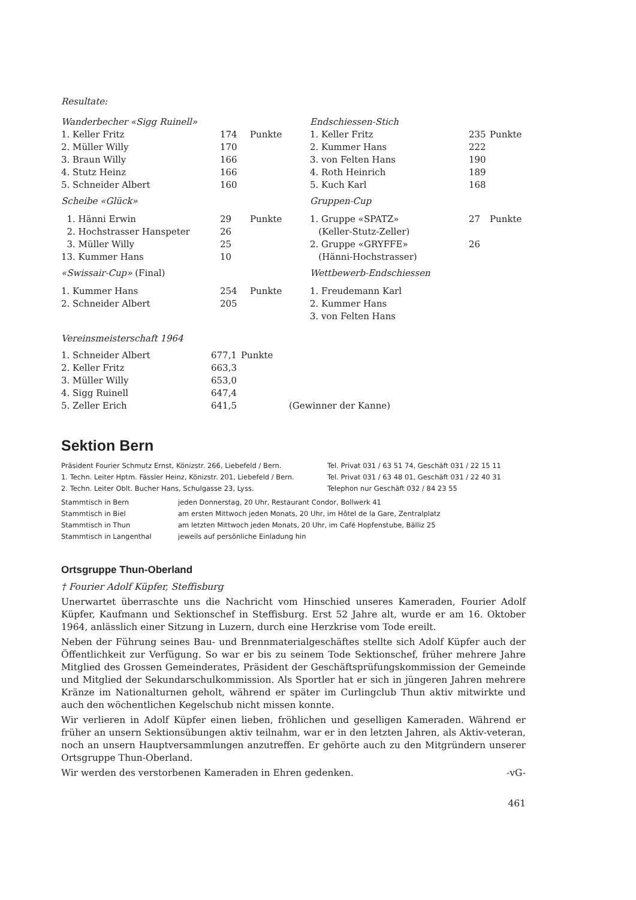Resultate:
| Wanderbecher «Sigg Ruinell» | | | Endschiessen-Stich | | |
| 1. Keller Fritz | 174 | Punkte | 1. Keller Fritz | 235 | Punkte |
| 2. Müller Willy | 170 | | 2. Kummer Hans | 222 | |
| 3. Braun Willy | 166 | | 3. von Felten Hans | 190 | |
| 4. Stutz Heinz | 166 | | 4. Roth Heinrich | 189 | |
| 5. Schneider Albert | 160 | | 5. Kuch Karl | 168 | |
| Scheibe «Glück» | | | Gruppen-Cup | | |
| 1. Hänni Erwin | 29 | Punkte | 1. Gruppe «SPATZ» | 27 | Punkte |
| 2. Hochstrasser Hanspeter | 26 | | (Keller-Stutz-Zeller) | | |
| 3. Müller Willy | 25 | | 2. Gruppe «GRYFFE» | 26 | |
| 13. Kummer Hans | 10 | | (Hänni-Hochstrasser) | | |
| «Swissair-Cup» (Final) | | | Wettbewerb-Endschiessen | | |
| 1. Kummer Hans | 254 | Punkte | 1. Freudemann Karl | | |
| 2. Schneider Albert | 205 | | 2. Kummer Hans | | |
| | | | 3. von Felten Hans | | |
Vereinsmeisterschaft 1964
| 1. Schneider Albert | 677,1 | Punkte |
| 2. Keller Fritz | 663,3 | |
| 3. Müller Willy | 653,0 | |
| 4. Sigg Ruinell | 647,4 | |
| 5. Zeller Erich | 641,5 | (Gewinner der Kanne) |
Sektion Bern
| Präsident Fourier Schmutz Ernst, Könizstr. 266, Liebefeld / Bern. | Tel. Privat 031 / 63 51 74, Geschäft 031 / 22 15 11 |
| 1. Techn. Leiter Hptm. Fässler Heinz, Könizstr. 201, Liebefeld / Bern. | Tel. Privat 031 / 63 48 01, Geschäft 031 / 22 40 31 |
| 2. Techn. Leiter Oblt. Bucher Hans, Schulgasse 23, Lyss. | Telephon nur Geschäft 032 / 84 23 55 |
| Stammtisch in Bern | jeden Donnerstag, 20 Uhr, Restaurant Condor, Bollwerk 41 |
| Stammtisch in Biel | am ersten Mittwoch jeden Monats, 20 Uhr, im Hôtel de la Gare, Zentralplatz |
| Stammtisch in Thun | am letzten Mittwoch jeden Monats, 20 Uhr, im Café Hopfenstube, Bälliz 25 |
| Stammtisch in Langenthal | jeweils auf persönliche Einladung hin |
Ortsgruppe Thun-Oberland
† Fourier Adolf Küpfer, Steffisburg
Unerwartet überraschte uns die Nachricht vom Hinschied unseres Kameraden, Fourier Adolf Küpfer, Kaufmann und Sektionschef in Steffisburg. Erst 52 Jahre alt, wurde er am 16. Oktober 1964, anlässlich einer Sitzung in Luzern, durch eine Herzkrise vom Tode ereilt.
Neben der Führung seines Bau- und Brennmaterialgeschäftes stellte sich Adolf Küpfer auch der Öffentlichkeit zur Verfügung. So war er bis zu seinem Tode Sektionschef, früher mehrere Jahre Mitglied des Grossen Gemeinderates, Präsident der Geschäftsprüfungskommission der Gemeinde und Mitglied der Sekundarschulkommission. Als Sportler hat er sich in jüngeren Jahren mehrere Kränze im Nationalturnen geholt, während er später im Curlingclub Thun aktiv mitwirkte und auch den wöchentlichen Kegelschub nicht missen konnte.
Wir verlieren in Adolf Küpfer einen lieben, fröhlichen und geselligen Kameraden. Während er früher an unsern Sektionsübungen aktiv teilnahm, war er in den letzten Jahren, als Aktiv-veteran, noch an unsern Hauptversammlungen anzutreffen. Er gehörte auch zu den Mitgründern unserer Ortsgruppe Thun-Oberland.
Wir werden des verstorbenen Kameraden in Ehren gedenken. -vG-
461